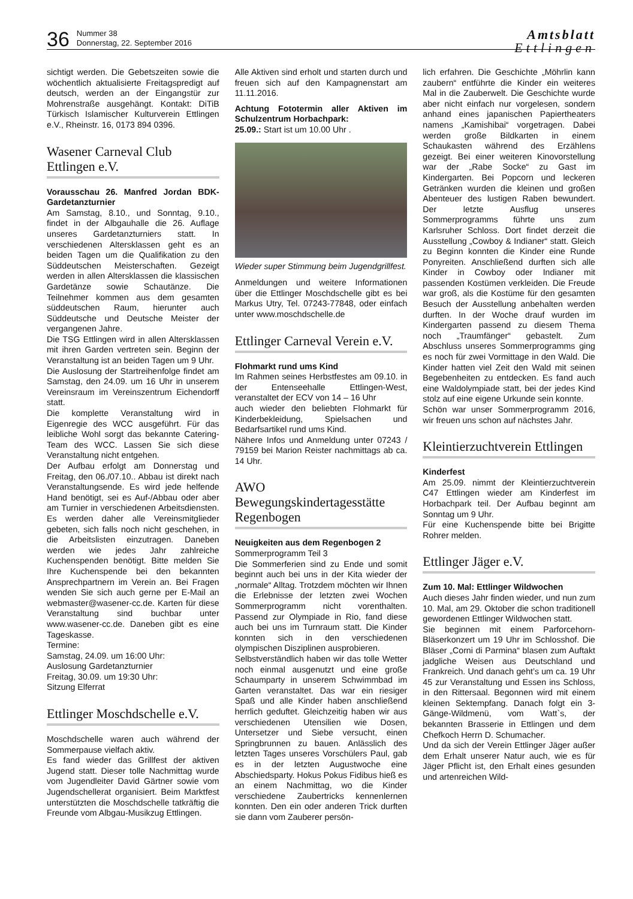36
Nummer 38
Donnerstag, 22. September 2016
Amtsblatt
Ettlingen
sichtigt werden. Die Gebetszeiten sowie die wöchentlich aktualisierte Freitagspredigt auf deutsch, werden an der Eingangstür zur Mohrenstraße ausgehängt. Kontakt: DiTiB Türkisch Islamischer Kulturverein Ettlingen e.V., Rheinstr. 16, 0173 894 0396.
Wasener Carneval Club Ettlingen e.V.
Vorausschau 26. Manfred Jordan BDK-Gardetanzturnier
Am Samstag, 8.10., und Sonntag, 9.10., findet in der Albgauhalle die 26. Auflage unseres Gardetanzturniers statt. In verschiedenen Altersklassen geht es an beiden Tagen um die Qualifikation zu den Süddeutschen Meisterschaften. Gezeigt werden in allen Altersklassen die klassischen Gardetänze sowie Schautänze. Die Teilnehmer kommen aus dem gesamten süddeutschen Raum, hierunter auch Süddeutsche und Deutsche Meister der vergangenen Jahre.
Die TSG Ettlingen wird in allen Altersklassen mit ihren Garden vertreten sein. Beginn der Veranstaltung ist an beiden Tagen um 9 Uhr.
Die Auslosung der Startreihenfolge findet am Samstag, den 24.09. um 16 Uhr in unserem Vereinsraum im Vereinszentrum Eichendorff statt.
Die komplette Veranstaltung wird in Eigenregie des WCC ausgeführt. Für das leibliche Wohl sorgt das bekannte Catering-Team des WCC. Lassen Sie sich diese Veranstaltung nicht entgehen.
Der Aufbau erfolgt am Donnerstag und Freitag, den 06./07.10.. Abbau ist direkt nach Veranstaltungsende. Es wird jede helfende Hand benötigt, sei es Auf-/Abbau oder aber am Turnier in verschiedenen Arbeitsdiensten. Es werden daher alle Vereinsmitglieder gebeten, sich falls noch nicht geschehen, in die Arbeitslisten einzutragen. Daneben werden wie jedes Jahr zahlreiche Kuchenspenden benötigt. Bitte melden Sie Ihre Kuchenspende bei den bekannten Ansprechpartnern im Verein an. Bei Fragen wenden Sie sich auch gerne per E-Mail an webmaster@wasener-cc.de. Karten für diese Veranstaltung sind buchbar unter www.wasener-cc.de. Daneben gibt es eine Tageskasse.
Termine:
Samstag, 24.09. um 16:00 Uhr:
Auslosung Gardetanzturnier
Freitag, 30.09. um 19:30 Uhr:
Sitzung Elferrat
Ettlinger Moschdschelle e.V.
Moschdschelle waren auch während der Sommerpause vielfach aktiv.
Es fand wieder das Grillfest der aktiven Jugend statt. Dieser tolle Nachmittag wurde vom Jugendleiter David Gärtner sowie vom Jugendschellerat organisiert. Beim Marktfest unterstützten die Moschdschelle tatkräftig die Freunde vom Albgau-Musikzug Ettlingen.
Alle Aktiven sind erholt und starten durch und freuen sich auf den Kampagnenstart am 11.11.2016.
Achtung Fototermin aller Aktiven im Schulzentrum Horbachpark:
25.09.: Start ist um 10.00 Uhr .
Wieder super Stimmung beim Jugendgrillfest.
Anmeldungen und weitere Informationen über die Ettlinger Moschdschelle gibt es bei Markus Utry, Tel. 07243-77848, oder einfach unter www.moschdschelle.de
Ettlinger Carneval Verein e.V.
Flohmarkt rund ums Kind
Im Rahmen seines Herbstfestes am 09.10. in der Entenseehalle Ettlingen-West, veranstaltet der ECV von 14 – 16 Uhr
auch wieder den beliebten Flohmarkt für Kinderbekleidung, Spielsachen und Bedarfsartikel rund ums Kind.
Nähere Infos und Anmeldung unter 07243 / 79159 bei Marion Reister nachmittags ab ca. 14 Uhr.
AWO Bewegungskindertagesstätte Regenbogen
Neuigkeiten aus dem Regenbogen 2
Sommerprogramm Teil 3
Die Sommerferien sind zu Ende und somit beginnt auch bei uns in der Kita wieder der „normale“ Alltag. Trotzdem möchten wir Ihnen die Erlebnisse der letzten zwei Wochen Sommerprogramm nicht vorenthalten. Passend zur Olympiade in Rio, fand diese auch bei uns im Turnraum statt. Die Kinder konnten sich in den verschiedenen olympischen Disziplinen ausprobieren.
Selbstverständlich haben wir das tolle Wetter noch einmal ausgenutzt und eine große Schaumparty in unserem Schwimmbad im Garten veranstaltet. Das war ein riesiger Spaß und alle Kinder haben anschließend herrlich geduftet. Gleichzeitig haben wir aus verschiedenen Utensilien wie Dosen, Untersetzer und Siebe versucht, einen Springbrunnen zu bauen. Anlässlich des letzten Tages unseres Vorschülers Paul, gab es in der letzten Augustwoche eine Abschiedsparty. Hokus Pokus Fidibus hieß es an einem Nachmittag, wo die Kinder verschiedene Zaubertricks kennenlernen konnten. Den ein oder anderen Trick durften sie dann vom Zauberer persön-
lich erfahren. Die Geschichte „Möhrlin kann zaubern“ entführte die Kinder ein weiteres Mal in die Zauberwelt. Die Geschichte wurde aber nicht einfach nur vorgelesen, sondern anhand eines japanischen Papiertheaters namens „Kamishibai“ vorgetragen. Dabei werden große Bildkarten in einem Schaukasten während des Erzählens gezeigt. Bei einer weiteren Kinovorstellung war der „Rabe Socke“ zu Gast im Kindergarten. Bei Popcorn und leckeren Getränken wurden die kleinen und großen Abenteuer des lustigen Raben bewundert. Der letzte Ausflug unseres Sommerprogramms führte uns zum Karlsruher Schloss. Dort findet derzeit die Ausstellung „Cowboy & Indianer“ statt. Gleich zu Beginn konnten die Kinder eine Runde Ponyreiten. Anschließend durften sich alle Kinder in Cowboy oder Indianer mit passenden Kostümen verkleiden. Die Freude war groß, als die Kostüme für den gesamten Besuch der Ausstellung anbehalten werden durften. In der Woche drauf wurden im Kindergarten passend zu diesem Thema noch „Traumfänger“ gebastelt. Zum Abschluss unseres Sommerprogramms ging es noch für zwei Vormittage in den Wald. Die Kinder hatten viel Zeit den Wald mit seinen Begebenheiten zu entdecken. Es fand auch eine Waldolympiade statt, bei der jedes Kind stolz auf eine eigene Urkunde sein konnte.
Schön war unser Sommerprogramm 2016, wir freuen uns schon auf nächstes Jahr.
Kleintierzuchtverein Ettlingen
Kinderfest
Am 25.09. nimmt der Kleintierzuchtverein C47 Ettlingen wieder am Kinderfest im Horbachpark teil. Der Aufbau beginnt am Sonntag um 9 Uhr.
Für eine Kuchenspende bitte bei Brigitte Rohrer melden.
Ettlinger Jäger e.V.
Zum 10. Mal: Ettlinger Wildwochen
Auch dieses Jahr finden wieder, und nun zum 10. Mal, am 29. Oktober die schon traditionell gewordenen Ettlinger Wildwochen statt.
Sie beginnen mit einem Parforcehorn-Bläserkonzert um 19 Uhr im Schlosshof. Die Bläser „Corni di Parmina“ blasen zum Auftakt jadgliche Weisen aus Deutschland und Frankreich. Und danach geht’s um ca. 19 Uhr 45 zur Veranstaltung und Essen ins Schloss, in den Rittersaal. Begonnen wird mit einem kleinen Sektempfang. Danach folgt ein 3-Gänge-Wildmenü, vom Watt`s, der bekannten Brasserie in Ettlingen und dem Chefkoch Herrn D. Schumacher.
Und da sich der Verein Ettlinger Jäger außer dem Erhalt unserer Natur auch, wie es für Jäger Pflicht ist, den Erhalt eines gesunden und artenreichen Wild-